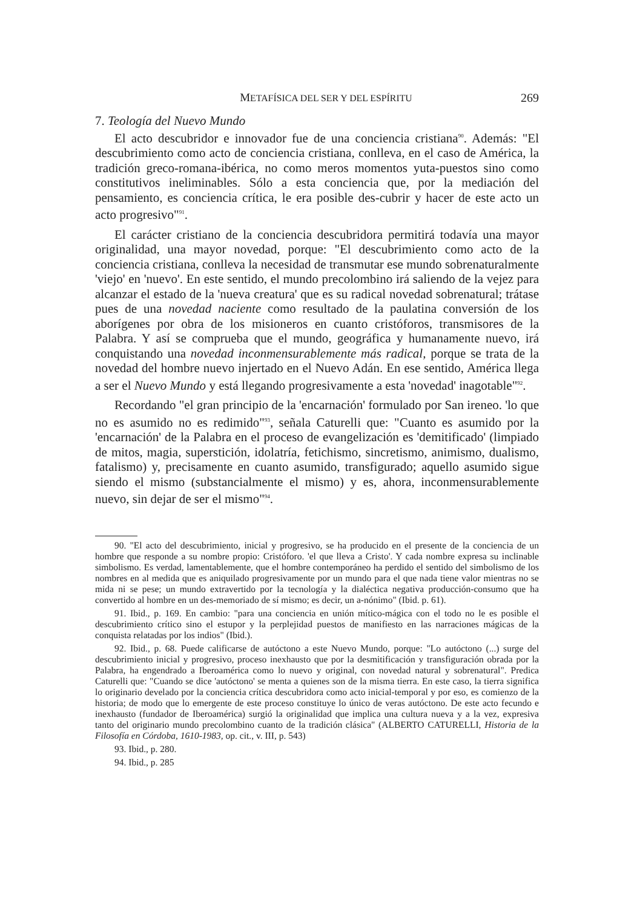METAFÍSICA DEL SER Y DEL ESPÍRITU 269
7. Teología del Nuevo Mundo
El acto descubridor e innovador fue de una conciencia cristiana<sup>90</sup>. Además: "El descubrimiento como acto de conciencia cristiana, conlleva, en el caso de América, la tradición greco-romana-ibérica, no como meros momentos yuta-puestos sino como constitutivos ineliminables. Sólo a esta conciencia que, por la mediación del pensamiento, es conciencia crítica, le era posible des-cubrir y hacer de este acto un acto progresivo"<sup>91</sup>.
El carácter cristiano de la conciencia descubridora permitirá todavía una mayor originalidad, una mayor novedad, porque: "El descubrimiento como acto de la conciencia cristiana, conlleva la necesidad de transmutar ese mundo sobrenaturalmente 'viejo' en 'nuevo'. En este sentido, el mundo precolombino irá saliendo de la vejez para alcanzar el estado de la 'nueva creatura' que es su radical novedad sobrenatural; trátase pues de una novedad naciente como resultado de la paulatina conversión de los aborígenes por obra de los misioneros en cuanto cristóforos, transmisores de la Palabra. Y así se comprueba que el mundo, geográfica y humanamente nuevo, irá conquistando una novedad inconmensurablemente más radical, porque se trata de la novedad del hombre nuevo injertado en el Nuevo Adán. En ese sentido, América llega a ser el Nuevo Mundo y está llegando progresivamente a esta 'novedad' inagotable"<sup>92</sup>.
Recordando "el gran principio de la 'encarnación' formulado por San ireneo. 'lo que no es asumido no es redimido"<sup>93</sup>, señala Caturelli que: "Cuanto es asumido por la 'encarnación' de la Palabra en el proceso de evangelización es 'demitificado' (limpiado de mitos, magia, superstición, idolatría, fetichismo, sincretismo, animismo, dualismo, fatalismo) y, precisamente en cuanto asumido, transfigurado; aquello asumido sigue siendo el mismo (substancialmente el mismo) y es, ahora, inconmensurablemente nuevo, sin dejar de ser el mismo"<sup>94</sup>.
90. "El acto del descubrimiento, inicial y progresivo, se ha producido en el presente de la conciencia de un hombre que responde a su nombre propio: Cristóforo. 'el que lleva a Cristo'. Y cada nombre expresa su inclinable simbolismo. Es verdad, lamentablemente, que el hombre contemporáneo ha perdido el sentido del simbolismo de los nombres en al medida que es aniquilado progresivamente por un mundo para el que nada tiene valor mientras no se mida ni se pese; un mundo extravertido por la tecnología y la dialéctica negativa producción-consumo que ha convertido al hombre en un des-memoriado de sí mismo; es decir, un a-nónimo" (Ibid. p. 61).
91. Ibid., p. 169. En cambio: "para una conciencia en unión mítico-mágica con el todo no le es posible el descubrimiento crítico sino el estupor y la perplejidad puestos de manifiesto en las narraciones mágicas de la conquista relatadas por los indios" (Ibid.).
92. Ibid., p. 68. Puede calificarse de autóctono a este Nuevo Mundo, porque: "Lo autóctono (...) surge del descubrimiento inicial y progresivo, proceso inexhausto que por la desmitificación y transfiguración obrada por la Palabra, ha engendrado a Iberoamérica como lo nuevo y original, con novedad natural y sobrenatural". Predica Caturelli que: "Cuando se dice 'autóctono' se menta a quienes son de la misma tierra. En este caso, la tierra significa lo originario develado por la conciencia crítica descubridora como acto inicial-temporal y por eso, es comienzo de la historia; de modo que lo emergente de este proceso constituye lo único de veras autóctono. De este acto fecundo e inexhausto (fundador de Iberoamérica) surgió la originalidad que implica una cultura nueva y a la vez, expresiva tanto del originario mundo precolombino cuanto de la tradición clásica" (ALBERTO CATURELLI, Historia de la Filosofía en Córdoba, 1610-1983, op. cit., v. III, p. 543)
93. Ibid., p. 280.
94. Ibid., p. 285